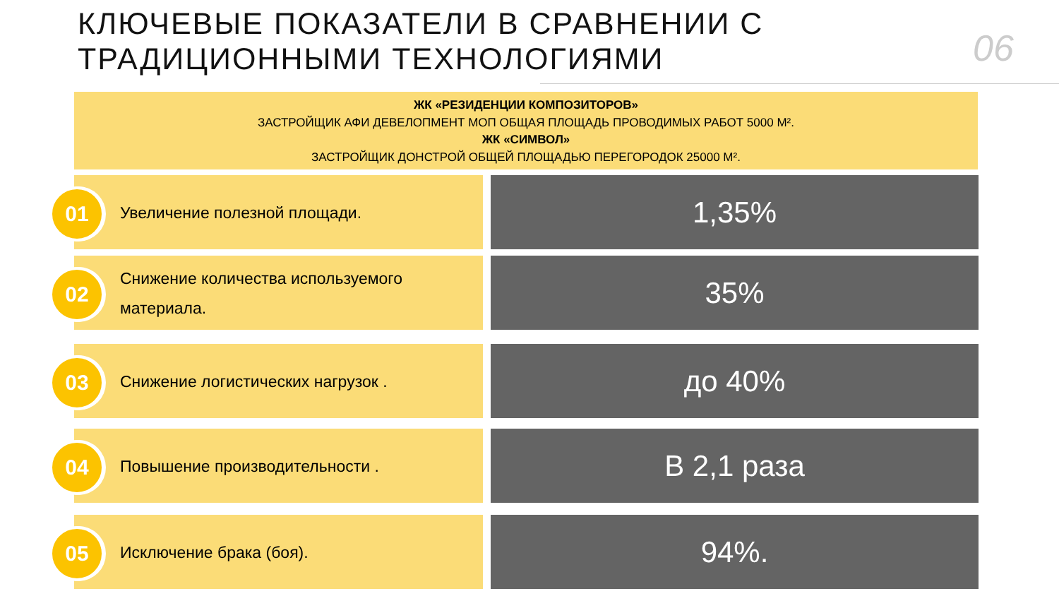КЛЮЧЕВЫЕ ПОКАЗАТЕЛИ В СРАВНЕНИИ С
ТРАДИЦИОННЫМИ ТЕХНОЛОГИЯМИ
06
ЖК «РЕЗИДЕНЦИИ КОМПОЗИТОРОВ»
ЗАСТРОЙЩИК АФИ ДЕВЕЛОПМЕНТ МОП ОБЩАЯ ПЛОЩАДЬ ПРОВОДИМЫХ РАБОТ 5000 М².
ЖК «СИМВОЛ»
ЗАСТРОЙЩИК ДОНСТРОЙ ОБЩЕЙ ПЛОЩАДЬЮ ПЕРЕГОРОДОК 25000 М².
Увеличение полезной площади.
01 1,35%
Снижение количества используемого
материала.
02 35%
Снижение логистических нагрузок .
03 до 40%
Повышение производительности .
04 В 2,1 раза
Исключение брака (боя).
05 94%.